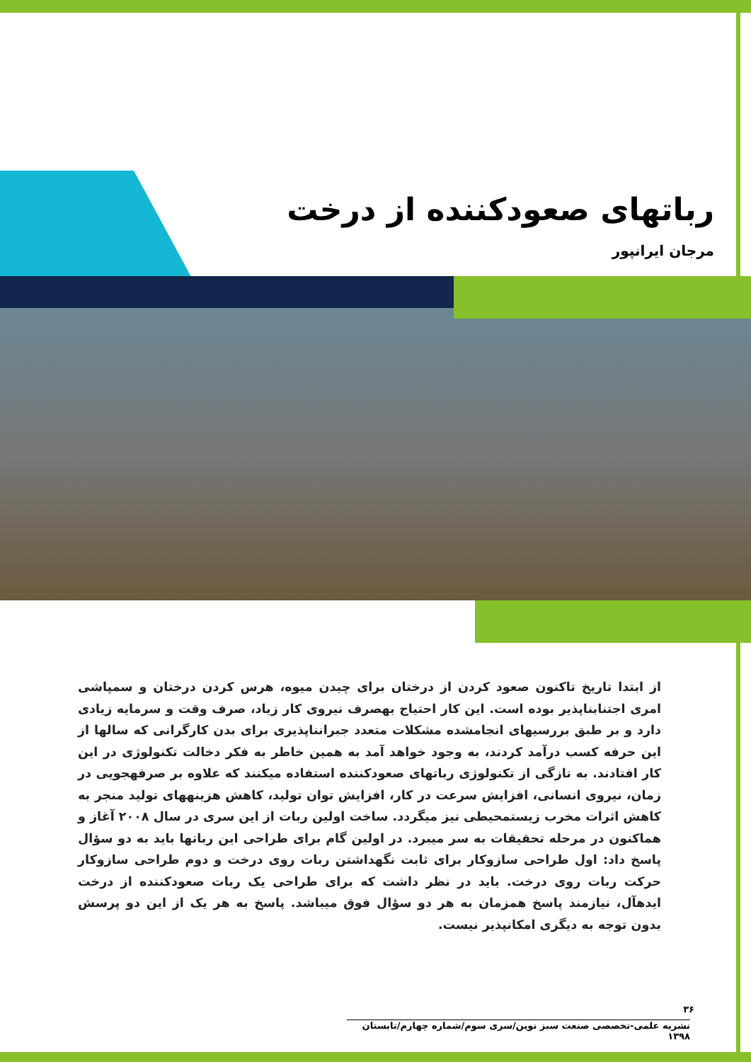رباتهای صعودکننده از درخت
مرجان ایرانپور
از ابتدا تاریخ تاکنون صعود کردن از درختان برای چیدن میوه، هرس کردن درختان و سمپاشی امری اجتنابناپذیر بوده است. این کار احتیاج بهصرف نیروی کار زیاد، صرف وقت و سرمایه زیادی دارد و بر طبق بررسیهای انجامشده مشکلات متعدد جبرانناپذیری برای بدن کارگرانی که سالها از این حرفه کسب درآمد کردند، به وجود خواهد آمد به همین خاطر به فکر دخالت تکنولوژی در این کار افتادند. به تازگی از تکنولوژی رباتهای صعودکننده استفاده میکنند که علاوه بر صرفهجویی در زمان، نیروی انسانی، افزایش سرعت در کار، افزایش توان تولید، کاهش هزینههای تولید منجر به کاهش اثرات مخرب زیستمحیطی نیز میگردد. ساخت اولین ربات از این سری در سال ۲۰۰۸ آغاز و هماکنون در مرحله تحقیقات به سر میبرد. در اولین گام برای طراحی این رباتها باید به دو سؤال پاسخ داد: اول طراحی سازوکار برای ثابت نگهداشتن ربات روی درخت و دوم طراحی سازوکار حرکت ربات روی درخت. باید در نظر داشت که برای طراحی یک ربات صعودکننده از درخت ایدهآل، نیازمند پاسخ همزمان به هر دو سؤال فوق میباشد. پاسخ به هر یک از این دو پرسش بدون توجه به دیگری امکانپذیر نیست.
۳۶
نشریه علمی-تخصصی صنعت سبز نوین/سری سوم/شماره چهارم/تابستان ۱۳۹۸